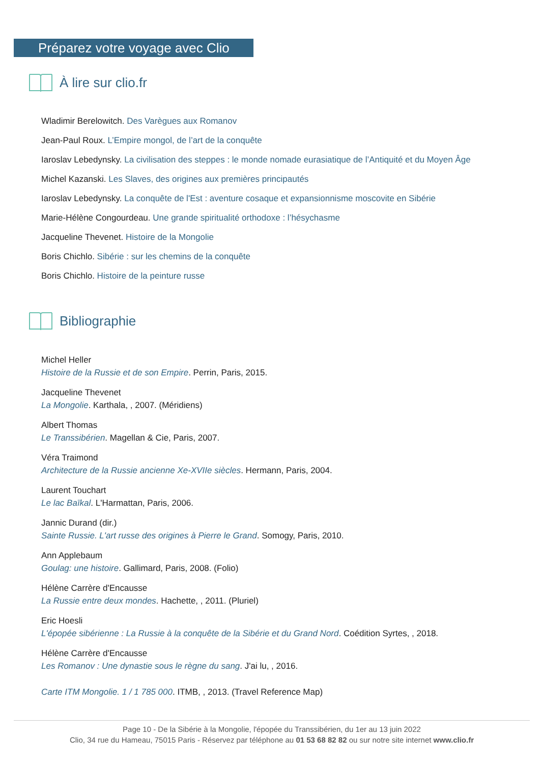Préparez votre voyage avec Clio
À lire sur clio.fr
Wladimir Berelowitch. Des Varègues aux Romanov
Jean-Paul Roux. L’Empire mongol, de l’art de la conquête
Iaroslav Lebedynsky. La civilisation des steppes : le monde nomade eurasiatique de l’Antiquité et du Moyen Âge
Michel Kazanski. Les Slaves, des origines aux premières principautés
Iaroslav Lebedynsky. La conquête de l'Est : aventure cosaque et expansionnisme moscovite en Sibérie
Marie-Hélène Congourdeau. Une grande spiritualité orthodoxe : l’hésychasme
Jacqueline Thevenet. Histoire de la Mongolie
Boris Chichlo. Sibérie : sur les chemins de la conquête
Boris Chichlo. Histoire de la peinture russe
Bibliographie
Michel Heller
Histoire de la Russie et de son Empire. Perrin, Paris, 2015.
Jacqueline Thevenet
La Mongolie. Karthala, , 2007. (Méridiens)
Albert Thomas
Le Transsibérien. Magellan & Cie, Paris, 2007.
Véra Traimond
Architecture de la Russie ancienne Xe-XVIIe siècles. Hermann, Paris, 2004.
Laurent Touchart
Le lac Baïkal. L'Harmattan, Paris, 2006.
Jannic Durand (dir.)
Sainte Russie. L'art russe des origines à Pierre le Grand. Somogy, Paris, 2010.
Ann Applebaum
Goulag: une histoire. Gallimard, Paris, 2008. (Folio)
Hélène Carrère d'Encausse
La Russie entre deux mondes. Hachette, , 2011. (Pluriel)
Eric Hoesli
L'épopée sibérienne : La Russie à la conquête de la Sibérie et du Grand Nord. Coédition Syrtes, , 2018.
Hélène Carrère d'Encausse
Les Romanov : Une dynastie sous le règne du sang. J'ai lu, , 2016.
Carte ITM Mongolie. 1 / 1 785 000. ITMB, , 2013. (Travel Reference Map)
Page 10 - De la Sibérie à la Mongolie, l'épopée du Transsibérien, du 1er au 13 juin 2022
Clio, 34 rue du Hameau, 75015 Paris - Réservez par téléphone au 01 53 68 82 82 ou sur notre site internet www.clio.fr